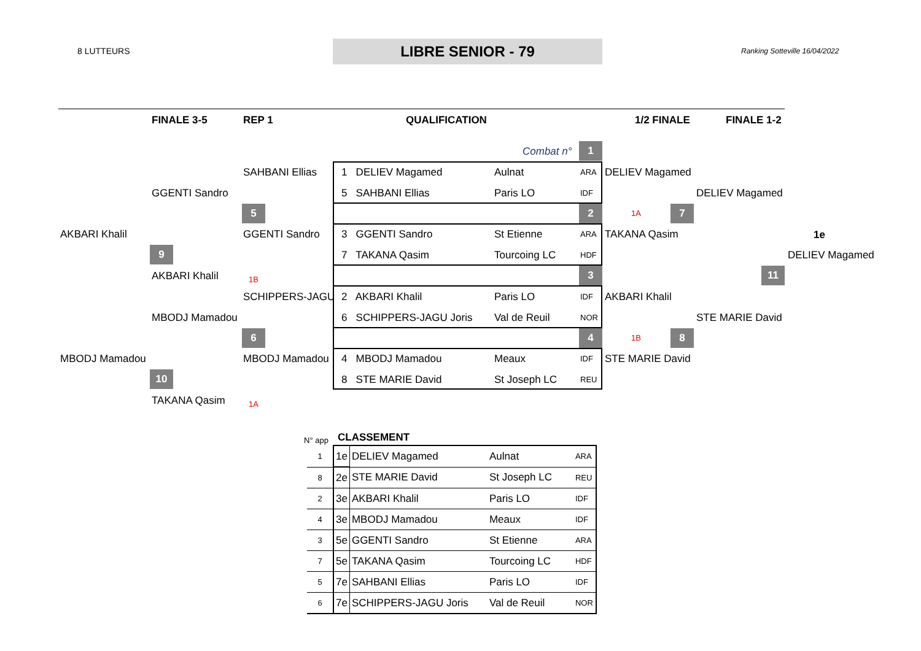8 LUTTEURS LIBRE SENIOR - 79 Ranking Sotteville 16/04/2022
FINALE 3-5 REP 1 QUALIFICATION 1/2 FINALE FINALE 1-2
Combat n° 1
SAHBANI Ellias 1 DELIEV Magamed Aulnat ARA DELIEV Magamed
GGENTI Sandro 5 SAHBANI Ellias Paris LO IDF DELIEV Magamed
5 2 1A 7
AKBARI Khalil GGENTI Sandro 3 GGENTI Sandro St Etienne ARA TAKANA Qasim 1e
9 7 TAKANA Qasim Tourcoing LC HDF DELIEV Magamed
AKBARI Khalil 1B
3 11
SCHIPPERS-JAGU 2 AKBARI Khalil Paris LO IDF AKBARI Khalil
MBODJ Mamadou 6 SCHIPPERS-JAGU Joris Val de Reuil NOR STE MARIE David
6 4 1B 8
MBODJ Mamadou MBODJ Mamadou 4 MBODJ Mamadou Meaux IDF STE MARIE David
10 8 STE MARIE David St Joseph LC REU
TAKANA Qasim 1A
N° app CLASSEMENT
| 1 | 1e | DELIEV Magamed | Aulnat | ARA |
| 8 | 2e | STE MARIE David | St Joseph LC | REU |
| 2 | 3e | AKBARI Khalil | Paris LO | IDF |
| 4 | 3e | MBODJ Mamadou | Meaux | IDF |
| 3 | 5e | GGENTI Sandro | St Etienne | ARA |
| 7 | 5e | TAKANA Qasim | Tourcoing LC | HDF |
| 5 | 7e | SAHBANI Ellias | Paris LO | IDF |
| 6 | 7e | SCHIPPERS-JAGU Joris | Val de Reuil | NOR |